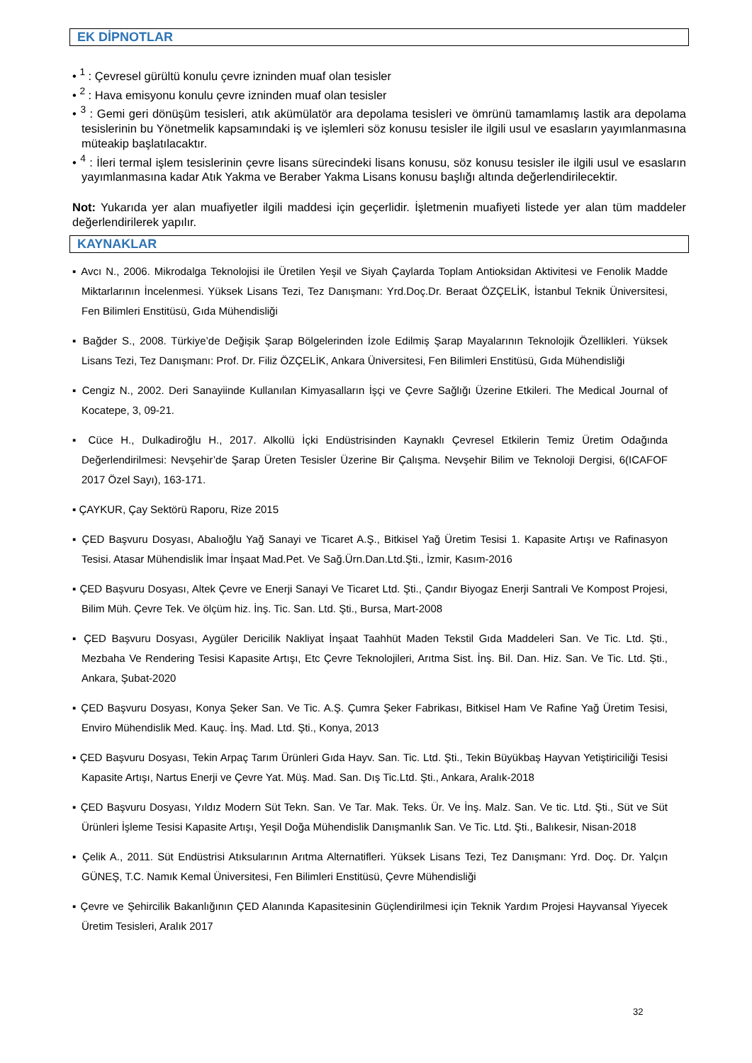EK DİPNOTLAR
• <sup>1</sup> : Çevresel gürültü konulu çevre izninden muaf olan tesisler
• <sup>2</sup> : Hava emisyonu konulu çevre izninden muaf olan tesisler
• <sup>3</sup> : Gemi geri dönüşüm tesisleri, atık akümülatör ara depolama tesisleri ve ömrünü tamamlamış lastik ara depolama tesislerinin bu Yönetmelik kapsamındaki iş ve işlemleri söz konusu tesisler ile ilgili usul ve esasların yayımlanmasına müteakip başlatılacaktır.
• <sup>4</sup> : İleri termal işlem tesislerinin çevre lisans sürecindeki lisans konusu, söz konusu tesisler ile ilgili usul ve esasların yayımlanmasına kadar Atık Yakma ve Beraber Yakma Lisans konusu başlığı altında değerlendirilecektir.
Not: Yukarıda yer alan muafiyetler ilgili maddesi için geçerlidir. İşletmenin muafiyeti listede yer alan tüm maddeler değerlendirilerek yapılır.
KAYNAKLAR
▪ Avcı N., 2006. Mikrodalga Teknolojisi ile Üretilen Yeşil ve Siyah Çaylarda Toplam Antioksidan Aktivitesi ve Fenolik Madde Miktarlarının İncelenmesi. Yüksek Lisans Tezi, Tez Danışmanı: Yrd.Doç.Dr. Beraat ÖZÇELİK, İstanbul Teknik Üniversitesi, Fen Bilimleri Enstitüsü, Gıda Mühendisliği
▪ Bağder S., 2008. Türkiye’de Değişik Şarap Bölgelerinden İzole Edilmiş Şarap Mayalarının Teknolojik Özellikleri. Yüksek Lisans Tezi, Tez Danışmanı: Prof. Dr. Filiz ÖZÇELİK, Ankara Üniversitesi, Fen Bilimleri Enstitüsü, Gıda Mühendisliği
▪ Cengiz N., 2002. Deri Sanayiinde Kullanılan Kimyasalların İşçi ve Çevre Sağlığı Üzerine Etkileri. The Medical Journal of Kocatepe, 3, 09-21.
▪ Cüce H., Dulkadiroğlu H., 2017. Alkollü İçki Endüstrisinden Kaynaklı Çevresel Etkilerin Temiz Üretim Odağında Değerlendirilmesi: Nevşehir’de Şarap Üreten Tesisler Üzerine Bir Çalışma. Nevşehir Bilim ve Teknoloji Dergisi, 6(ICAFOF 2017 Özel Sayı), 163-171.
▪ ÇAYKUR, Çay Sektörü Raporu, Rize 2015
▪ ÇED Başvuru Dosyası, Abalıoğlu Yağ Sanayi ve Ticaret A.Ş., Bitkisel Yağ Üretim Tesisi 1. Kapasite Artışı ve Rafinasyon Tesisi. Atasar Mühendislik İmar İnşaat Mad.Pet. Ve Sağ.Ürn.Dan.Ltd.Şti., İzmir, Kasım-2016
▪ ÇED Başvuru Dosyası, Altek Çevre ve Enerji Sanayi Ve Ticaret Ltd. Şti., Çandır Biyogaz Enerji Santrali Ve Kompost Projesi, Bilim Müh. Çevre Tek. Ve ölçüm hiz. İnş. Tic. San. Ltd. Şti., Bursa, Mart-2008
▪ ÇED Başvuru Dosyası, Aygüler Dericilik Nakliyat İnşaat Taahhüt Maden Tekstil Gıda Maddeleri San. Ve Tic. Ltd. Şti., Mezbaha Ve Rendering Tesisi Kapasite Artışı, Etc Çevre Teknolojileri, Arıtma Sist. İnş. Bil. Dan. Hiz. San. Ve Tic. Ltd. Şti., Ankara, Şubat-2020
▪ ÇED Başvuru Dosyası, Konya Şeker San. Ve Tic. A.Ş. Çumra Şeker Fabrikası, Bitkisel Ham Ve Rafine Yağ Üretim Tesisi, Enviro Mühendislik Med. Kauç. İnş. Mad. Ltd. Şti., Konya, 2013
▪ ÇED Başvuru Dosyası, Tekin Arpaç Tarım Ürünleri Gıda Hayv. San. Tic. Ltd. Şti., Tekin Büyükbaş Hayvan Yetiştiriciliği Tesisi Kapasite Artışı, Nartus Enerji ve Çevre Yat. Müş. Mad. San. Dış Tic.Ltd. Şti., Ankara, Aralık-2018
▪ ÇED Başvuru Dosyası, Yıldız Modern Süt Tekn. San. Ve Tar. Mak. Teks. Ür. Ve İnş. Malz. San. Ve tic. Ltd. Şti., Süt ve Süt Ürünleri İşleme Tesisi Kapasite Artışı, Yeşil Doğa Mühendislik Danışmanlık San. Ve Tic. Ltd. Şti., Balıkesir, Nisan-2018
▪ Çelik A., 2011. Süt Endüstrisi Atıksularının Arıtma Alternatifleri. Yüksek Lisans Tezi, Tez Danışmanı: Yrd. Doç. Dr. Yalçın GÜNEŞ, T.C. Namık Kemal Üniversitesi, Fen Bilimleri Enstitüsü, Çevre Mühendisliği
▪ Çevre ve Şehircilik Bakanlığının ÇED Alanında Kapasitesinin Güçlendirilmesi için Teknik Yardım Projesi Hayvansal Yiyecek Üretim Tesisleri, Aralık 2017
32